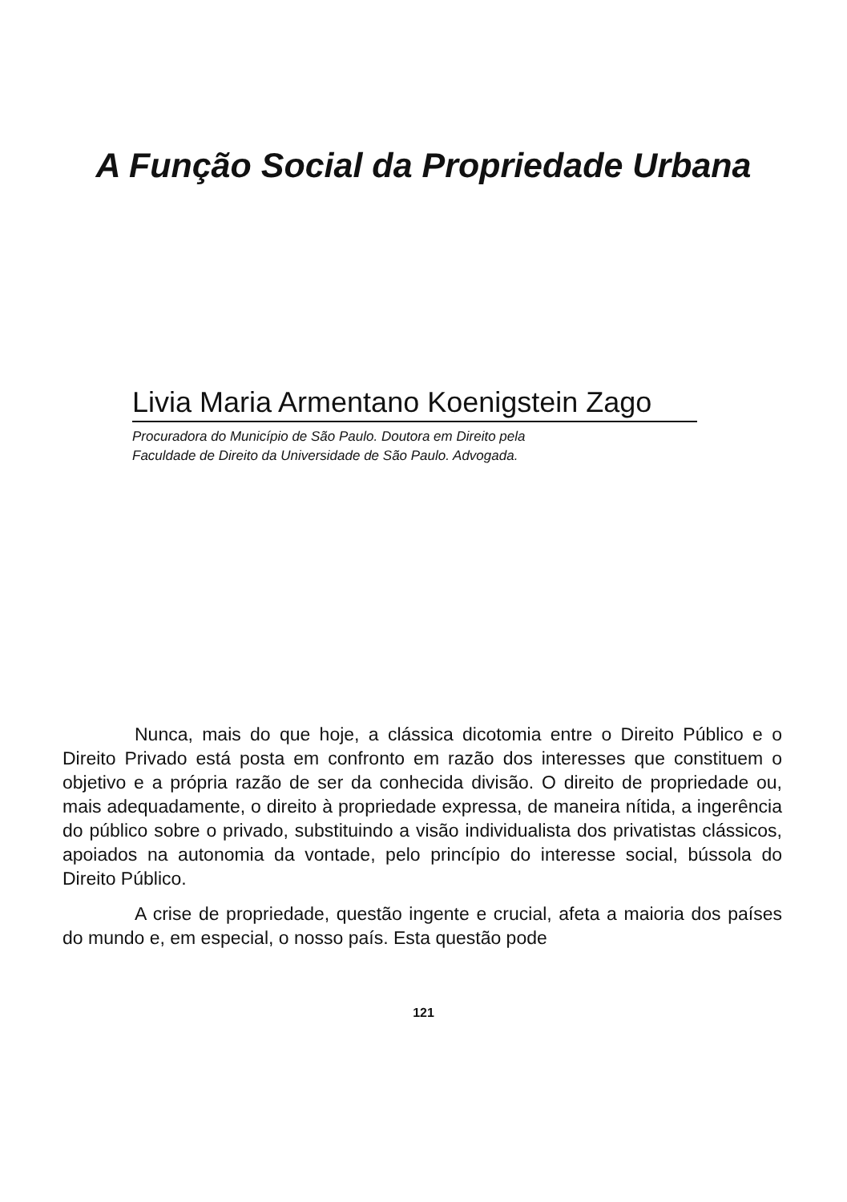A Função Social da Propriedade Urbana
Livia Maria Armentano Koenigstein Zago
Procuradora do Município de São Paulo. Doutora em Direito pela
Faculdade de Direito da Universidade de São Paulo. Advogada.
Nunca, mais do que hoje, a clássica dicotomia entre o Direito Público e o Direito Privado está posta em confronto em razão dos interesses que constituem o objetivo e a própria razão de ser da conhecida divisão. O direito de propriedade ou, mais adequadamente, o direito à propriedade expressa, de maneira nítida, a ingerência do público sobre o privado, substituindo a visão individualista dos privatistas clássicos, apoiados na autonomia da vontade, pelo princípio do interesse social, bússola do Direito Público.
A crise de propriedade, questão ingente e crucial, afeta a maioria dos países do mundo e, em especial, o nosso país. Esta questão pode
121